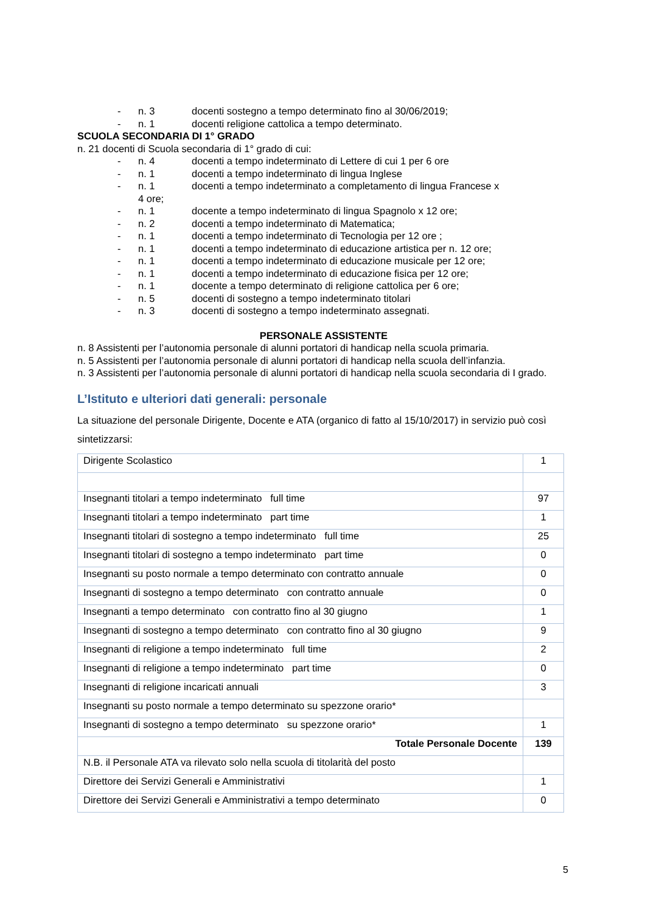- n. 3 docenti sostegno a tempo determinato fino al 30/06/2019;
- n. 1 docenti religione cattolica a tempo determinato.
SCUOLA SECONDARIA DI 1° GRADO
n. 21 docenti di Scuola secondaria di 1° grado di cui:
- n. 4 docenti a tempo indeterminato di Lettere di cui 1 per 6 ore
- n. 1 docenti a tempo indeterminato di lingua Inglese
- n. 1 docenti a tempo indeterminato a completamento di lingua Francese x
4 ore;
- n. 1 docente a tempo indeterminato di lingua Spagnolo x 12 ore;
- n. 2 docenti a tempo indeterminato di Matematica;
- n. 1 docenti a tempo indeterminato di Tecnologia per 12 ore ;
- n. 1 docenti a tempo indeterminato di educazione artistica per n. 12 ore;
- n. 1 docenti a tempo indeterminato di educazione musicale per 12 ore;
- n. 1 docenti a tempo indeterminato di educazione fisica per 12 ore;
- n. 1 docente a tempo determinato di religione cattolica per 6 ore;
- n. 5 docenti di sostegno a tempo indeterminato titolari
- n. 3 docenti di sostegno a tempo indeterminato assegnati.
PERSONALE ASSISTENTE
n. 8 Assistenti per l’autonomia personale di alunni portatori di handicap nella scuola primaria.
n. 5 Assistenti per l’autonomia personale di alunni portatori di handicap nella scuola dell’infanzia.
n. 3 Assistenti per l’autonomia personale di alunni portatori di handicap nella scuola secondaria di I grado.
L’Istituto e ulteriori dati generali: personale
La situazione del personale Dirigente, Docente e ATA (organico di fatto al 15/10/2017) in servizio può così sintetizzarsi:
| Dirigente Scolastico | 1 |
| Insegnanti titolari a tempo indeterminato full time | 97 |
| Insegnanti titolari a tempo indeterminato part time | 1 |
| Insegnanti titolari di sostegno a tempo indeterminato full time | 25 |
| Insegnanti titolari di sostegno a tempo indeterminato part time | 0 |
| Insegnanti su posto normale a tempo determinato con contratto annuale | 0 |
| Insegnanti di sostegno a tempo determinato con contratto annuale | 0 |
| Insegnanti a tempo determinato con contratto fino al 30 giugno | 1 |
| Insegnanti di sostegno a tempo determinato con contratto fino al 30 giugno | 9 |
| Insegnanti di religione a tempo indeterminato full time | 2 |
| Insegnanti di religione a tempo indeterminato part time | 0 |
| Insegnanti di religione incaricati annuali | 3 |
| Insegnanti su posto normale a tempo determinato su spezzone orario* | |
| Insegnanti di sostegno a tempo determinato su spezzone orario* | 1 |
| Totale Personale Docente | 139 |
| N.B. il Personale ATA va rilevato solo nella scuola di titolarità del posto | |
| Direttore dei Servizi Generali e Amministrativi | 1 |
| Direttore dei Servizi Generali e Amministrativi a tempo determinato | 0 |
5